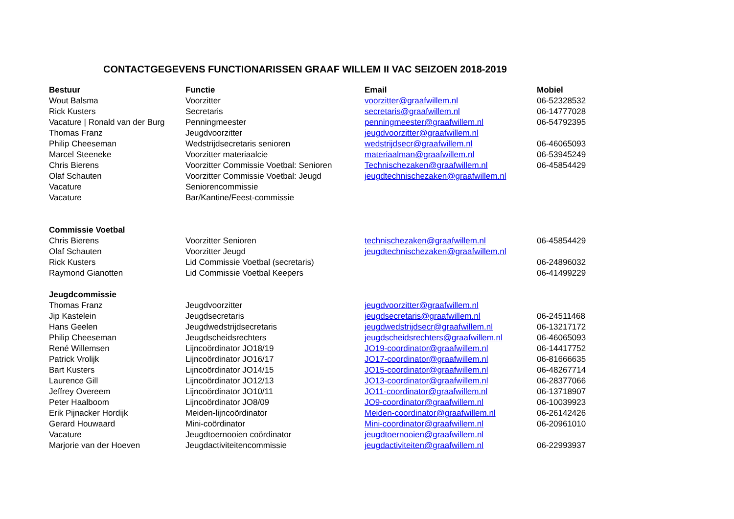CONTACTGEGEVENS FUNCTIONARISSEN GRAAF WILLEM II VAC SEIZOEN 2018-2019
| Bestuur | Functie | Email | Mobiel |
| --- | --- | --- | --- |
| Wout Balsma | Voorzitter | voorzitter@graafwillem.nl | 06-52328532 |
| Rick Kusters | Secretaris | secretaris@graafwillem.nl | 06-14777028 |
| Vacature / Ronald van der Burg | Penningmeester | penningmeester@graafwillem.nl | 06-54792395 |
| Thomas Franz | Jeugdvoorzitter | jeugdvoorzitter@graafwillem.nl | |
| Philip Cheeseman | Wedstrijdsecretaris senioren | wedstrijdsecr@graafwillem.nl | 06-46065093 |
| Marcel Steeneke | Voorzitter materiaalcie | materiaalman@graafwillem.nl | 06-53945249 |
| Chris Bierens | Voorzitter Commissie Voetbal: Senioren | Technischezaken@graafwillem.nl | 06-45854429 |
| Olaf Schauten | Voorzitter Commissie Voetbal: Jeugd | jeugdtechnischezaken@graafwillem.nl | |
| Vacature | Seniorencommissie | | |
| Vacature | Bar/Kantine/Feest-commissie | | |
| Commissie Voetbal | | | |
| Chris Bierens | Voorzitter Senioren | technischezaken@graafwillem.nl | 06-45854429 |
| Olaf Schauten | Voorzitter Jeugd | jeugdtechnischezaken@graafwillem.nl | |
| Rick Kusters | Lid Commissie Voetbal (secretaris) | | 06-24896032 |
| Raymond Gianotten | Lid Commissie Voetbal Keepers | | 06-41499229 |
| Jeugdcommissie | | | |
| Thomas Franz | Jeugdvoorzitter | jeugdvoorzitter@graafwillem.nl | |
| Jip Kastelein | Jeugdsecretaris | jeugdsecretaris@graafwillem.nl | 06-24511468 |
| Hans Geelen | Jeugdwedstrijdsecretaris | jeugdwedstrijdsecr@graafwillem.nl | 06-13217172 |
| Philip Cheeseman | Jeugdscheidsrechters | jeugdscheidsrechters@graafwillem.nl | 06-46065093 |
| René Willemsen | Lijncoördinator JO18/19 | JO19-coordinator@graafwillem.nl | 06-14417752 |
| Patrick Vrolijk | Lijncoördinator JO16/17 | JO17-coordinator@graafwillem.nl | 06-81666635 |
| Bart Kusters | Lijncoördinator JO14/15 | JO15-coordinator@graafwillem.nl | 06-48267714 |
| Laurence Gill | Lijncoördinator JO12/13 | JO13-coordinator@graafwillem.nl | 06-28377066 |
| Jeffrey Overeem | Lijncoördinator JO10/11 | JO11-coordinator@graafwillem.nl | 06-13718907 |
| Peter Haalboom | Lijncoördinator JO8/09 | JO9-coordinator@graafwillem.nl | 06-10039923 |
| Erik Pijnacker Hordijk | Meiden-lijncoördinator | Meiden-coordinator@graafwillem.nl | 06-26142426 |
| Gerard Houwaard | Mini-coördinator | Mini-coordinator@graafwillem.nl | 06-20961010 |
| Vacature | Jeugdtoernooien coördinator | jeugdtoernooien@graafwillem.nl | |
| Marjorie van der Hoeven | Jeugdactiviteitencommissie | jeugdactiviteiten@graafwillem.nl | 06-22993937 |